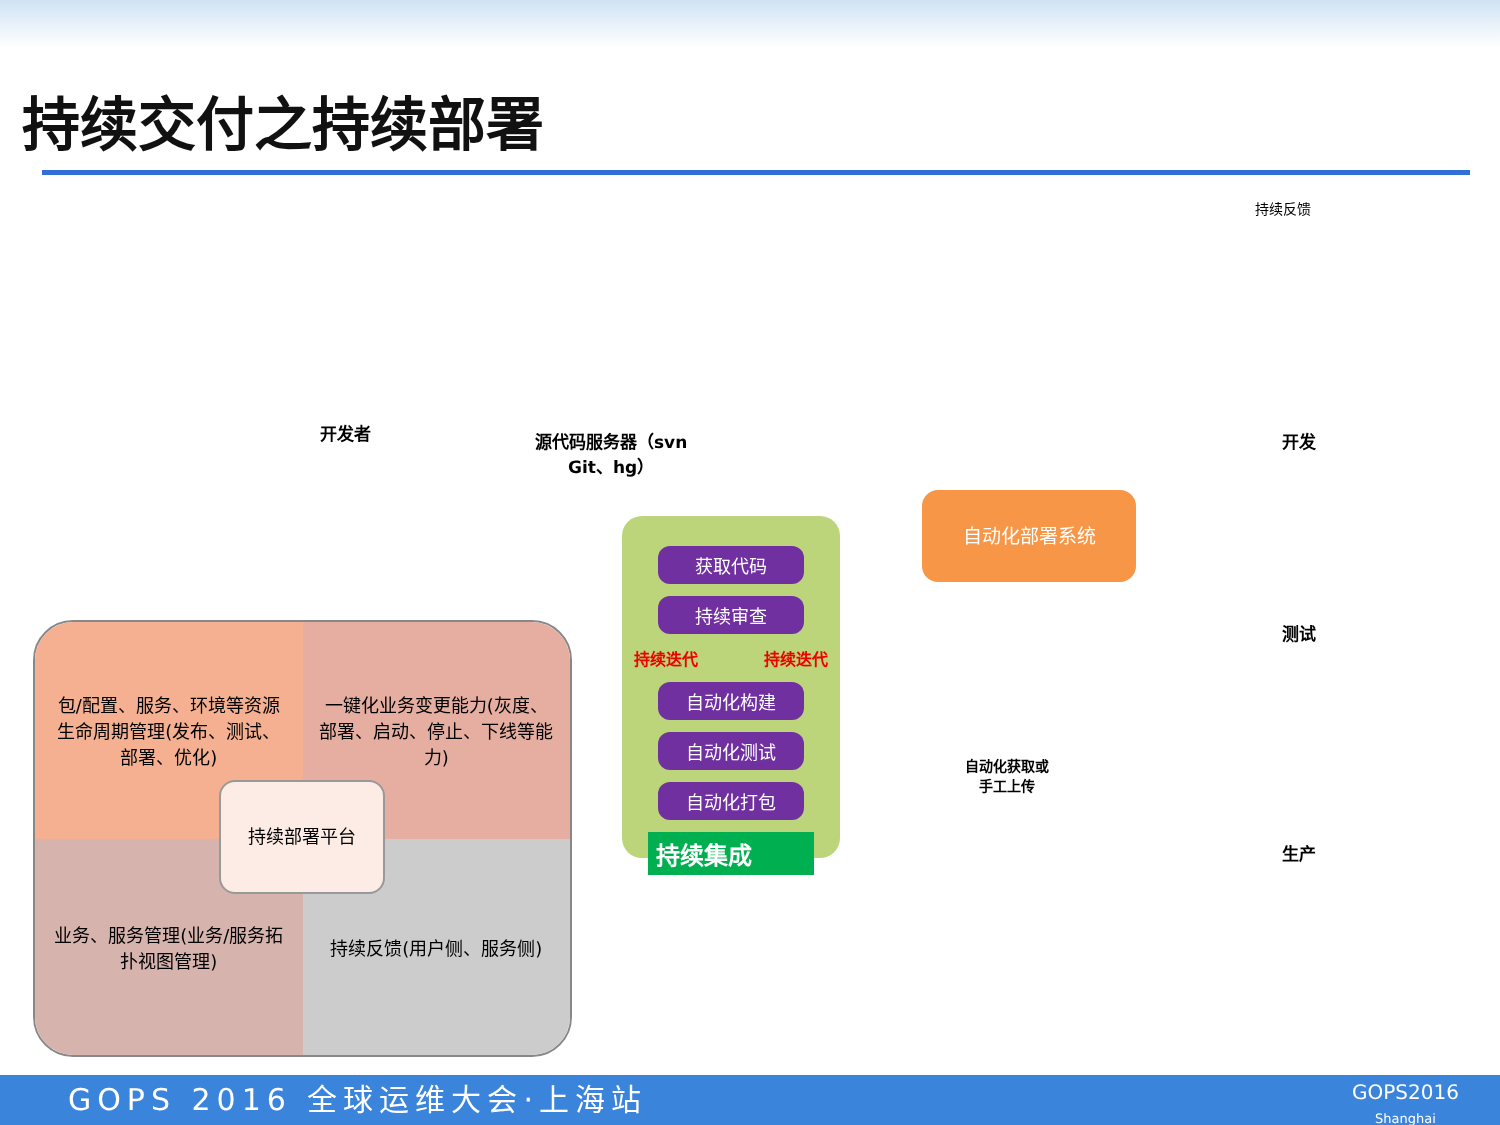持续交付之持续部署
持续反馈
开发者
源代码服务器（svn
Git、hg）
获取代码
持续审查
持续迭代 持续迭代
自动化构建
自动化测试
自动化打包
持续集成
自动化部署系统
自动化获取或
手工上传
开发
测试
生产
包/配置、服务、环境等资源生命周期管理(发布、测试、部署、优化)
一键化业务变更能力(灰度、部署、启动、停止、下线等能力)
业务、服务管理(业务/服务拓扑视图管理)
持续反馈(用户侧、服务侧)
持续部署平台
GOPS 2016 全球运维大会·上海站
GOPS2016
Shanghai